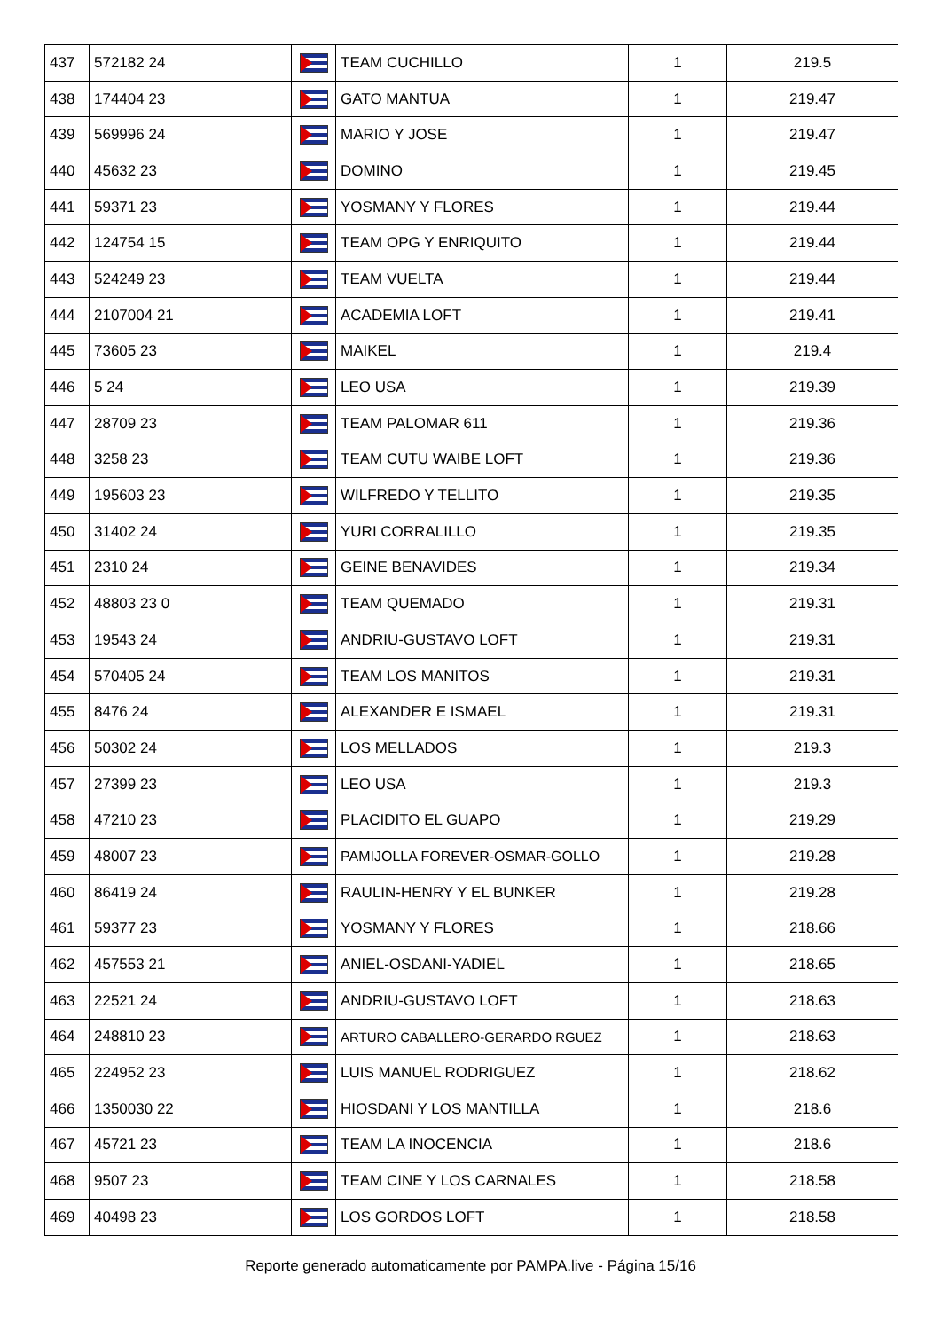| 437 | 572182 24 | | TEAM CUCHILLO | 1 | 219.5 |
| 438 | 174404 23 | | GATO MANTUA | 1 | 219.47 |
| 439 | 569996 24 | | MARIO Y JOSE | 1 | 219.47 |
| 440 | 45632 23 | | DOMINO | 1 | 219.45 |
| 441 | 59371 23 | | YOSMANY Y FLORES | 1 | 219.44 |
| 442 | 124754 15 | | TEAM OPG Y ENRIQUITO | 1 | 219.44 |
| 443 | 524249 23 | | TEAM VUELTA | 1 | 219.44 |
| 444 | 2107004 21 | | ACADEMIA LOFT | 1 | 219.41 |
| 445 | 73605 23 | | MAIKEL | 1 | 219.4 |
| 446 | 5 24 | | LEO USA | 1 | 219.39 |
| 447 | 28709 23 | | TEAM PALOMAR 611 | 1 | 219.36 |
| 448 | 3258 23 | | TEAM CUTU WAIBE LOFT | 1 | 219.36 |
| 449 | 195603 23 | | WILFREDO Y TELLITO | 1 | 219.35 |
| 450 | 31402 24 | | YURI CORRALILLO | 1 | 219.35 |
| 451 | 2310 24 | | GEINE BENAVIDES | 1 | 219.34 |
| 452 | 48803 23 0 | | TEAM QUEMADO | 1 | 219.31 |
| 453 | 19543 24 | | ANDRIU-GUSTAVO LOFT | 1 | 219.31 |
| 454 | 570405 24 | | TEAM LOS MANITOS | 1 | 219.31 |
| 455 | 8476 24 | | ALEXANDER E ISMAEL | 1 | 219.31 |
| 456 | 50302 24 | | LOS MELLADOS | 1 | 219.3 |
| 457 | 27399 23 | | LEO USA | 1 | 219.3 |
| 458 | 47210 23 | | PLACIDITO EL GUAPO | 1 | 219.29 |
| 459 | 48007 23 | | PAMIJOLLA FOREVER-OSMAR-GOLLO | 1 | 219.28 |
| 460 | 86419 24 | | RAULIN-HENRY Y EL BUNKER | 1 | 219.28 |
| 461 | 59377 23 | | YOSMANY Y FLORES | 1 | 218.66 |
| 462 | 457553 21 | | ANIEL-OSDANI-YADIEL | 1 | 218.65 |
| 463 | 22521 24 | | ANDRIU-GUSTAVO LOFT | 1 | 218.63 |
| 464 | 248810 23 | | ARTURO CABALLERO-GERARDO RGUEZ | 1 | 218.63 |
| 465 | 224952 23 | | LUIS MANUEL RODRIGUEZ | 1 | 218.62 |
| 466 | 1350030 22 | | HIOSDANI Y LOS MANTILLA | 1 | 218.6 |
| 467 | 45721 23 | | TEAM LA INOCENCIA | 1 | 218.6 |
| 468 | 9507 23 | | TEAM CINE Y LOS CARNALES | 1 | 218.58 |
| 469 | 40498 23 | | LOS GORDOS LOFT | 1 | 218.58 |
Reporte generado automaticamente por PAMPA.live - Página 15/16